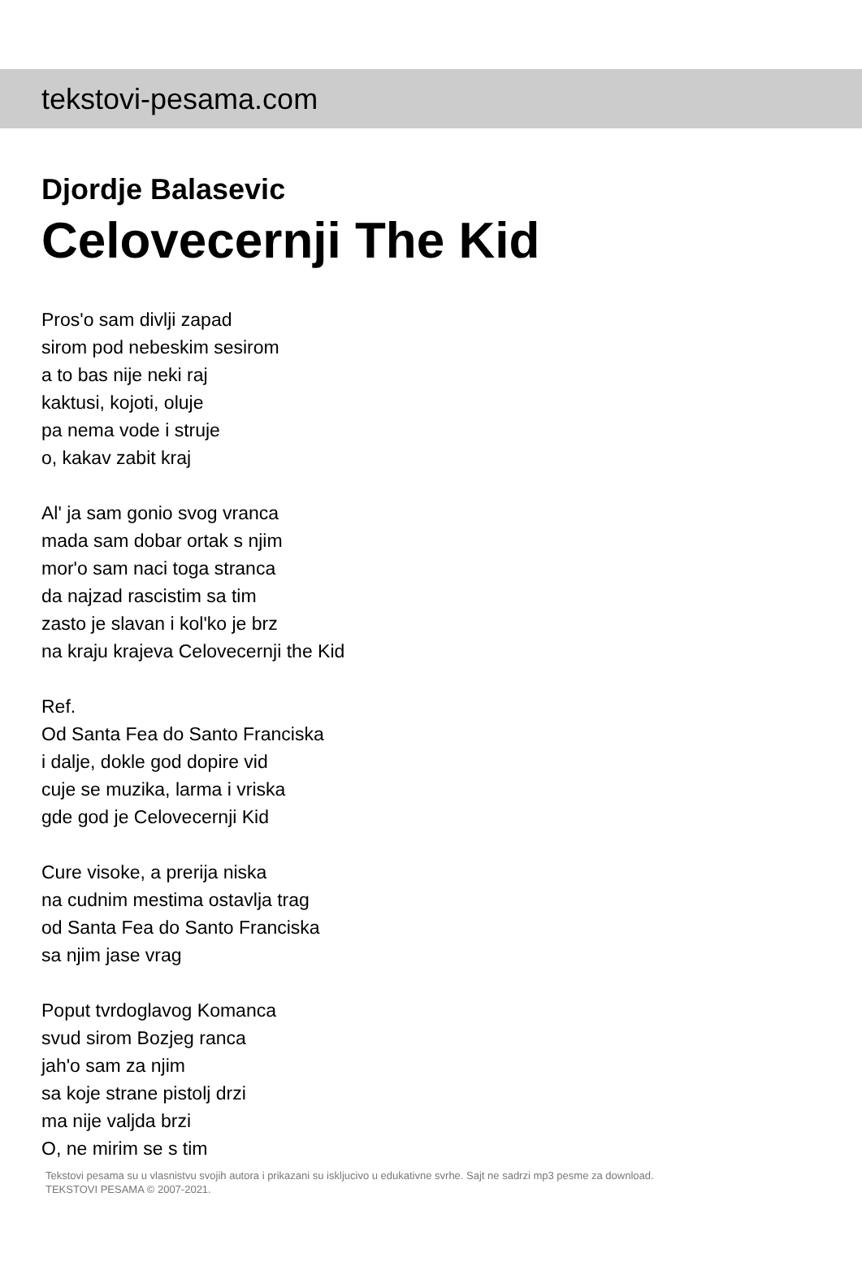tekstovi-pesama.com
Djordje Balasevic
Celovecernji The Kid
Pros'o sam divlji zapad
sirom pod nebeskim sesirom
a to bas nije neki raj
kaktusi, kojoti, oluje
pa nema vode i struje
o, kakav zabit kraj
Al' ja sam gonio svog vranca
mada sam dobar ortak s njim
mor'o sam naci toga stranca
da najzad rascistim sa tim
zasto je slavan i kol'ko je brz
na kraju krajeva Celovecernji the Kid
Ref.
Od Santa Fea do Santo Franciska
i dalje, dokle god dopire vid
cuje se muzika, larma i vriska
gde god je Celovecernji Kid
Cure visoke, a prerija niska
na cudnim mestima ostavlja trag
od Santa Fea do Santo Franciska
sa njim jase vrag
Poput tvrdoglavog Komanca
svud sirom Bozjeg ranca
jah'o sam za njim
sa koje strane pistolj drzi
ma nije valjda brzi
O, ne mirim se s tim
Tekstovi pesama su u vlasnistvu svojih autora i prikazani su iskljucivo u edukativne svrhe. Sajt ne sadrzi mp3 pesme za download.
TEKSTOVI PESAMA © 2007-2021.